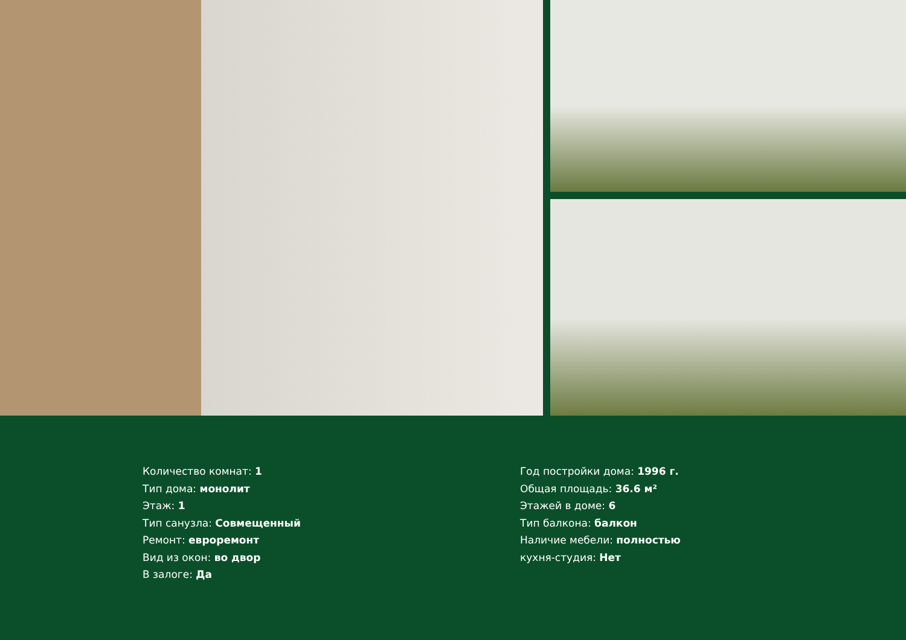Количество комнат: 1
Тип дома: монолит
Этаж: 1
Тип санузла: Совмещенный
Ремонт: евроремонт
Вид из окон: во двор
В залоге: Да
Год постройки дома: 1996 г.
Общая площадь: 36.6 м²
Этажей в доме: 6
Тип балкона: балкон
Наличие мебели: полностью
кухня-студия: Нет